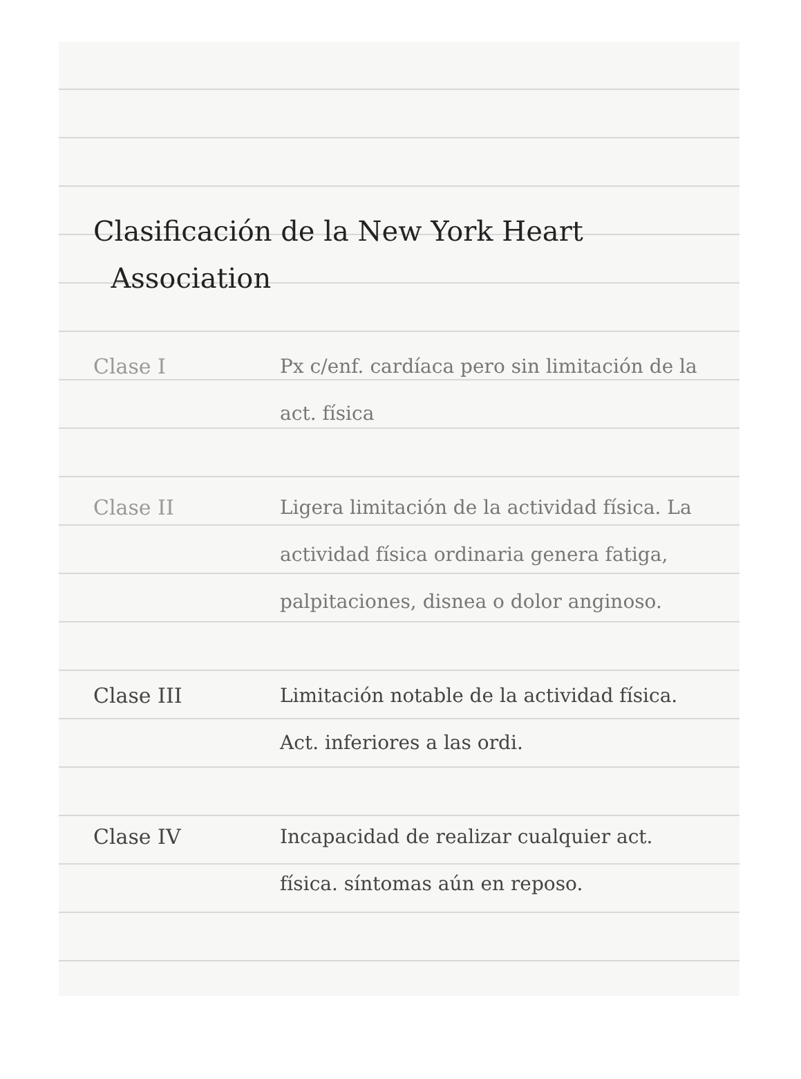Clasificación de la New York Heart
Association
Clase I Px c/enf. cardíaca pero sin limitación de la act. física
Clase II Ligera limitación de la actividad física. La actividad física ordinaria genera fatiga, palpitaciones, disnea o dolor anginoso.
Clase III Limitación notable de la actividad física. Act. inferiores a las ordi.
Clase IV Incapacidad de realizar cualquier act. física. síntomas aún en reposo.